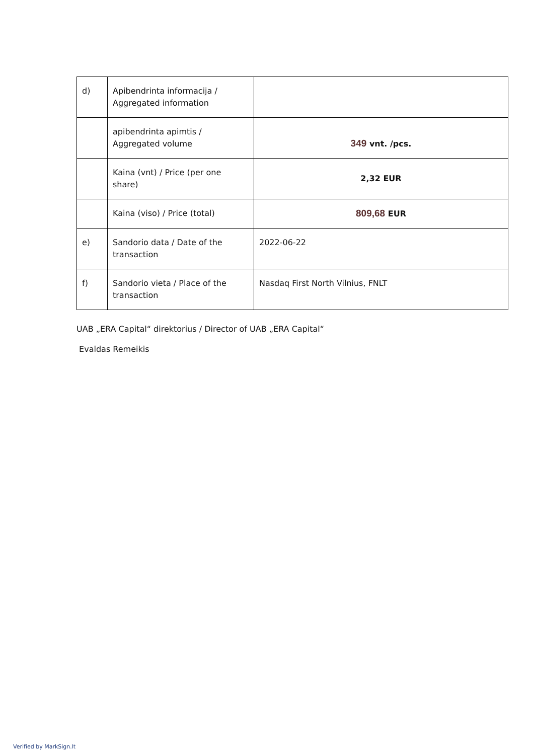| d) | Apibendrinta informacija / Aggregated information | |
| | apibendrinta apimtis / Aggregated volume | 349 vnt. /pcs. |
| | Kaina (vnt) / Price (per one share) | 2,32 EUR |
| | Kaina (viso) / Price (total) | 809,68 EUR |
| e) | Sandorio data / Date of the transaction | 2022-06-22 |
| f) | Sandorio vieta / Place of the transaction | Nasdaq First North Vilnius, FNLT |
UAB „ERA Capital“ direktorius / Director of UAB „ERA Capital“
Evaldas Remeikis
Verified by MarkSign.lt